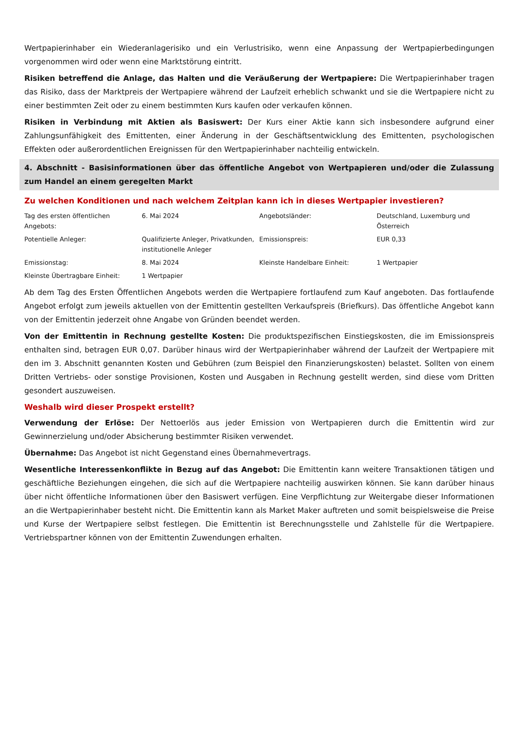Wertpapierinhaber ein Wiederanlagerisiko und ein Verlustrisiko, wenn eine Anpassung der Wertpapierbedingungen vorgenommen wird oder wenn eine Marktstörung eintritt.
Risiken betreffend die Anlage, das Halten und die Veräußerung der Wertpapiere: Die Wertpapierinhaber tragen das Risiko, dass der Marktpreis der Wertpapiere während der Laufzeit erheblich schwankt und sie die Wertpapiere nicht zu einer bestimmten Zeit oder zu einem bestimmten Kurs kaufen oder verkaufen können.
Risiken in Verbindung mit Aktien als Basiswert: Der Kurs einer Aktie kann sich insbesondere aufgrund einer Zahlungsunfähigkeit des Emittenten, einer Änderung in der Geschäftsentwicklung des Emittenten, psychologischen Effekten oder außerordentlichen Ereignissen für den Wertpapierinhaber nachteilig entwickeln.
4. Abschnitt - Basisinformationen über das öffentliche Angebot von Wertpapieren und/oder die Zulassung zum Handel an einem geregelten Markt
Zu welchen Konditionen und nach welchem Zeitplan kann ich in dieses Wertpapier investieren?
| Tag des ersten öffentlichen Angebots: | 6. Mai 2024 | Angebotsländer: | Deutschland, Luxemburg und Österreich |
| Potentielle Anleger: | Qualifizierte Anleger, Privatkunden, institutionelle Anleger | Emissionspreis: | EUR 0,33 |
| Emissionstag: | 8. Mai 2024 | Kleinste Handelbare Einheit: | 1 Wertpapier |
| Kleinste Übertragbare Einheit: | 1 Wertpapier | | |
Ab dem Tag des Ersten Öffentlichen Angebots werden die Wertpapiere fortlaufend zum Kauf angeboten. Das fortlaufende Angebot erfolgt zum jeweils aktuellen von der Emittentin gestellten Verkaufspreis (Briefkurs). Das öffentliche Angebot kann von der Emittentin jederzeit ohne Angabe von Gründen beendet werden.
Von der Emittentin in Rechnung gestellte Kosten: Die produktspezifischen Einstiegskosten, die im Emissionspreis enthalten sind, betragen EUR 0,07. Darüber hinaus wird der Wertpapierinhaber während der Laufzeit der Wertpapiere mit den im 3. Abschnitt genannten Kosten und Gebühren (zum Beispiel den Finanzierungskosten) belastet. Sollten von einem Dritten Vertriebs- oder sonstige Provisionen, Kosten und Ausgaben in Rechnung gestellt werden, sind diese vom Dritten gesondert auszuweisen.
Weshalb wird dieser Prospekt erstellt?
Verwendung der Erlöse: Der Nettoerlös aus jeder Emission von Wertpapieren durch die Emittentin wird zur Gewinnerzielung und/oder Absicherung bestimmter Risiken verwendet.
Übernahme: Das Angebot ist nicht Gegenstand eines Übernahmevertrags.
Wesentliche Interessenkonflikte in Bezug auf das Angebot: Die Emittentin kann weitere Transaktionen tätigen und geschäftliche Beziehungen eingehen, die sich auf die Wertpapiere nachteilig auswirken können. Sie kann darüber hinaus über nicht öffentliche Informationen über den Basiswert verfügen. Eine Verpflichtung zur Weitergabe dieser Informationen an die Wertpapierinhaber besteht nicht. Die Emittentin kann als Market Maker auftreten und somit beispielsweise die Preise und Kurse der Wertpapiere selbst festlegen. Die Emittentin ist Berechnungsstelle und Zahlstelle für die Wertpapiere. Vertriebspartner können von der Emittentin Zuwendungen erhalten.